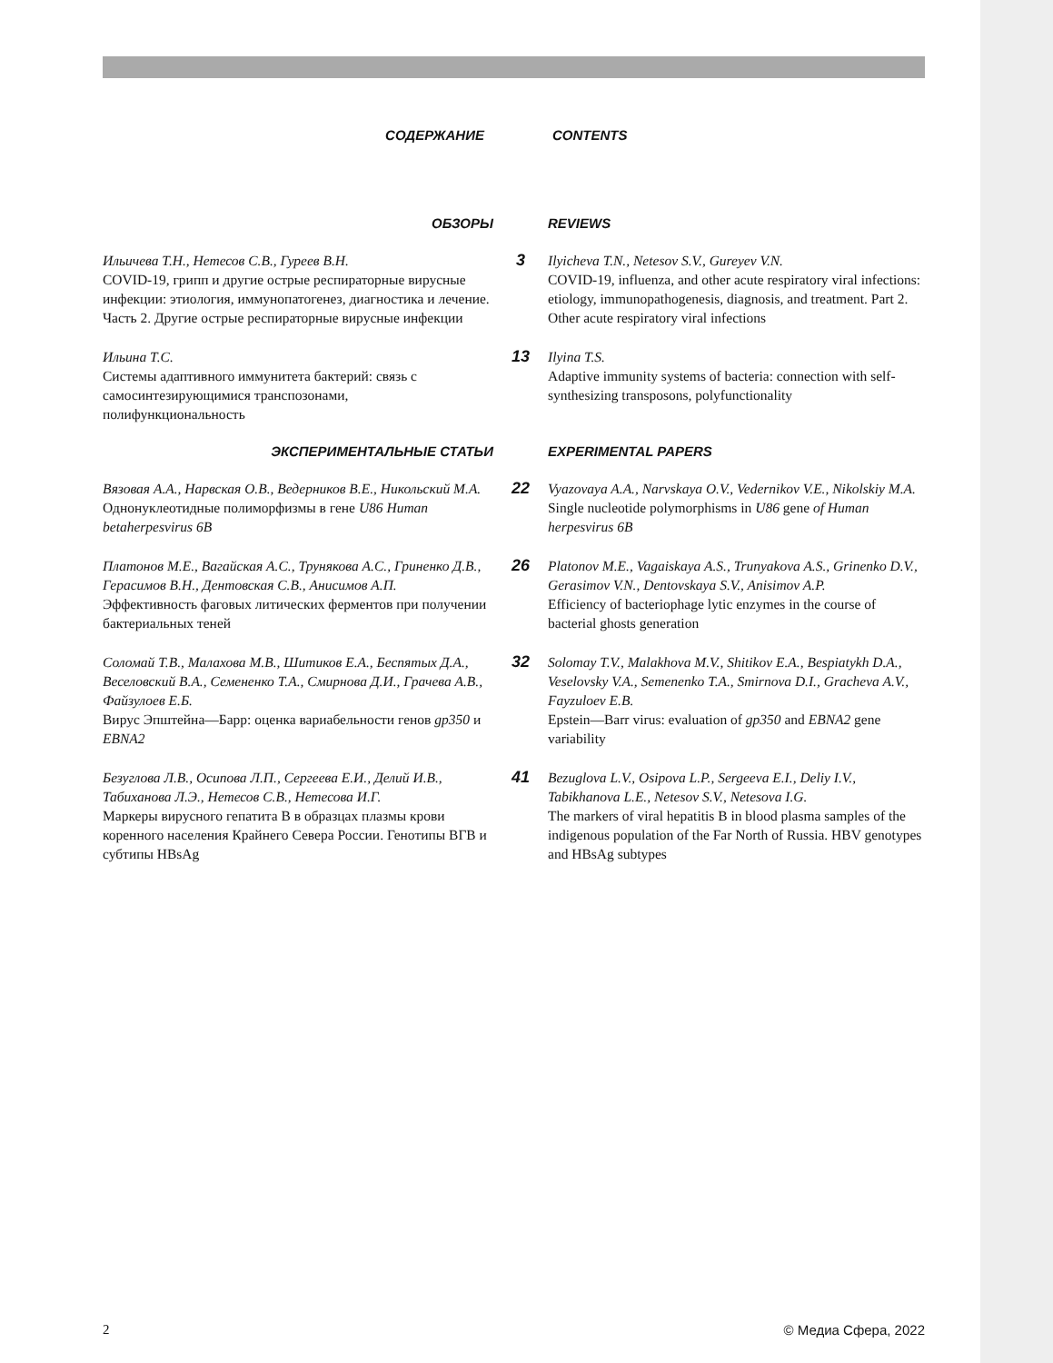СОДЕРЖАНИЕ CONTENTS
ОБЗОРЫ REVIEWS
Ильичева Т.Н., Нетесов С.В., Гуреев В.Н.
COVID-19, грипп и другие острые респираторные вирусные инфекции: этиология, иммунопатогенез, диагностика и лечение. Часть 2. Другие острые респираторные вирусные инфекции
3
Ilyicheva T.N., Netesov S.V., Gureyev V.N.
COVID-19, influenza, and other acute respiratory viral infections: etiology, immunopathogenesis, diagnosis, and treatment. Part 2. Other acute respiratory viral infections
Ильина Т.С.
Системы адаптивного иммунитета бактерий: связь с самосинтезирующимися транспозонами, полифункциональность
13
Ilyina T.S.
Adaptive immunity systems of bacteria: connection with self-synthesizing transposons, polyfunctionality
ЭКСПЕРИМЕНТАЛЬНЫЕ СТАТЬИ EXPERIMENTAL PAPERS
Вязовая А.А., Нарвская О.В., Ведерников В.Е., Никольский М.А.
Однонуклеотидные полиморфизмы в гене U86 Human betaherpesvirus 6B
22
Vyazovaya A.A., Narvskaya O.V., Vedernikov V.E., Nikolskiy M.A.
Single nucleotide polymorphisms in U86 gene of Human herpesvirus 6B
Платонов М.Е., Вагайская А.С., Трунякова А.С., Гриненко Д.В., Герасимов В.Н., Дентовская С.В., Анисимов А.П.
Эффективность фаговых литических ферментов при получении бактериальных теней
26
Platonov M.E., Vagaiskaya A.S., Trunyakova A.S., Grinenko D.V., Gerasimov V.N., Dentovskaya S.V., Anisimov A.P.
Efficiency of bacteriophage lytic enzymes in the course of bacterial ghosts generation
Соломай Т.В., Малахова М.В., Шитиков Е.А., Беспятых Д.А., Веселовский В.А., Семененко Т.А., Смирнова Д.И., Грачева А.В., Файзулоев Е.Б.
Вирус Эпштейна—Барр: оценка вариабельности генов gp350 и EBNA2
32
Solomay T.V., Malakhova M.V., Shitikov E.A., Bespiatykh D.A., Veselovsky V.A., Semenenko T.A., Smirnova D.I., Gracheva A.V., Fayzuloev E.B.
Epstein—Barr virus: evaluation of gp350 and EBNA2 gene variability
Безуглова Л.В., Осипова Л.П., Сергеева Е.И., Делий И.В., Табиханова Л.Э., Нетесов С.В., Нетесова И.Г.
Маркеры вирусного гепатита В в образцах плазмы крови коренного населения Крайнего Севера России. Генотипы ВГВ и субтипы HBsAg
41
Bezuglova L.V., Osipova L.P., Sergeeva E.I., Deliy I.V., Tabikhanova L.E., Netesov S.V., Netesova I.G.
The markers of viral hepatitis B in blood plasma samples of the indigenous population of the Far North of Russia. HBV genotypes and HBsAg subtypes
2 © Медиа Сфера, 2022